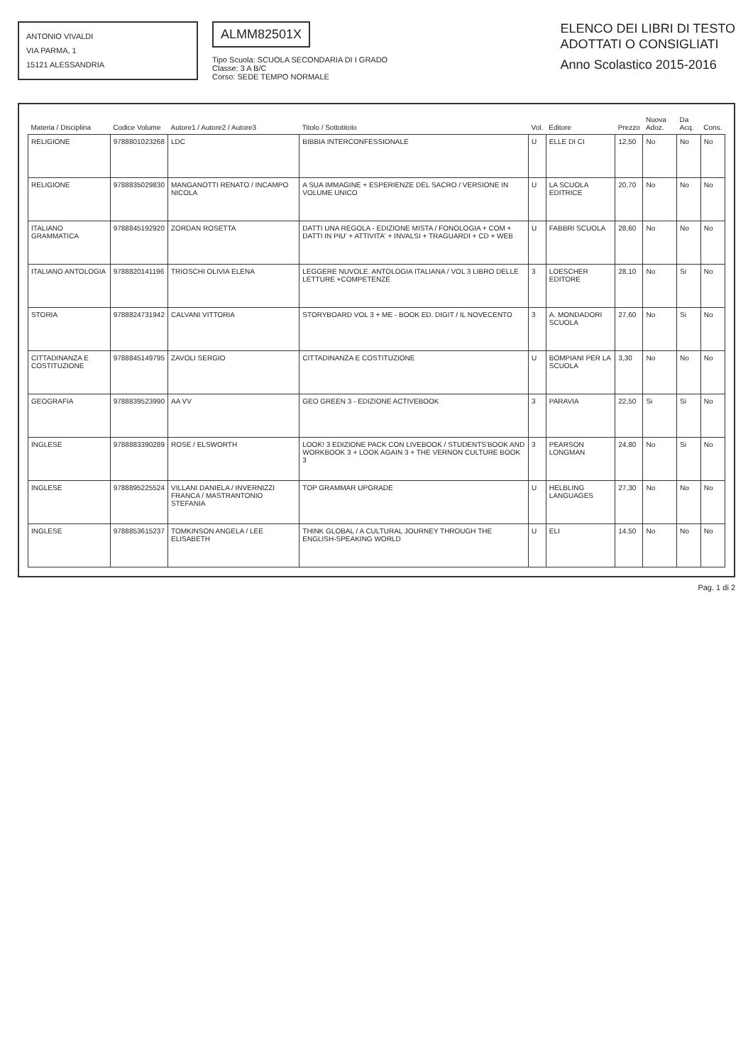ANTONIO VIVALDI
VIA PARMA, 1
15121 ALESSANDRIA
ALMM82501X
Tipo Scuola: SCUOLA SECONDARIA DI I GRADO
Classe: 3 A B/C
Corso: SEDE TEMPO NORMALE
ELENCO DEI LIBRI DI TESTO
ADOTTATI O CONSIGLIATI
Anno Scolastico 2015-2016
| Materia / Disciplina | Codice Volume | Autore1 / Autore2 / Autore3 | Titolo / Sottotitolo | Vol. | Editore | Prezzo | Nuova Adoz. | Da Acq. | Cons. |
| --- | --- | --- | --- | --- | --- | --- | --- | --- | --- |
| RELIGIONE | 9788801023268 | LDC | BIBBIA INTERCONFESSIONALE | U | ELLE DI CI | 12,50 | No | No | No |
| RELIGIONE | 9788835029830 | MANGANOTTI RENATO / INCAMPO NICOLA | A SUA IMMAGINE + ESPERIENZE DEL SACRO / VERSIONE IN VOLUME UNICO | U | LA SCUOLA EDITRICE | 20,70 | No | No | No |
| ITALIANO GRAMMATICA | 9788845192920 | ZORDAN ROSETTA | DATTI UNA REGOLA - EDIZIONE MISTA / FONOLOGIA + COM + DATTI IN PIU' + ATTIVITA' + INVALSI + TRAGUARDI + CD + WEB | U | FABBRI SCUOLA | 28,60 | No | No | No |
| ITALIANO ANTOLOGIA | 9788820141196 | TRIOSCHI OLIVIA ELENA | LEGGERE NUVOLE. ANTOLOGIA ITALIANA / VOL 3 LIBRO DELLE LETTURE +COMPETENZE | 3 | LOESCHER EDITORE | 28,10 | No | Si | No |
| STORIA | 9788824731942 | CALVANI VITTORIA | STORYBOARD VOL 3 + ME - BOOK ED. DIGIT / IL NOVECENTO | 3 | A. MONDADORI SCUOLA | 27,60 | No | Si | No |
| CITTADINANZA E COSTITUZIONE | 9788845149795 | ZAVOLI SERGIO | CITTADINANZA E COSTITUZIONE | U | BOMPIANI PER LA SCUOLA | 3,30 | No | No | No |
| GEOGRAFIA | 9788839523990 | AA VV | GEO GREEN 3 - EDIZIONE ACTIVEBOOK | 3 | PARAVIA | 22,50 | Si | Si | No |
| INGLESE | 9788883390289 | ROSE / ELSWORTH | LOOK! 3 EDIZIONE PACK CON LIVEBOOK / STUDENTS'BOOK AND WORKBOOK 3 + LOOK AGAIN 3 + THE VERNON CULTURE BOOK 3 | 3 | PEARSON LONGMAN | 24,80 | No | Si | No |
| INGLESE | 9788895225524 | VILLANI DANIELA / INVERNIZZI FRANCA / MASTRANTONIO STEFANIA | TOP GRAMMAR UPGRADE | U | HELBLING LANGUAGES | 27,30 | No | No | No |
| INGLESE | 9788853615237 | TOMKINSON ANGELA / LEE ELISABETH | THINK GLOBAL / A CULTURAL JOURNEY THROUGH THE ENGLISH-SPEAKING WORLD | U | ELI | 14,50 | No | No | No |
Pag. 1 di 2